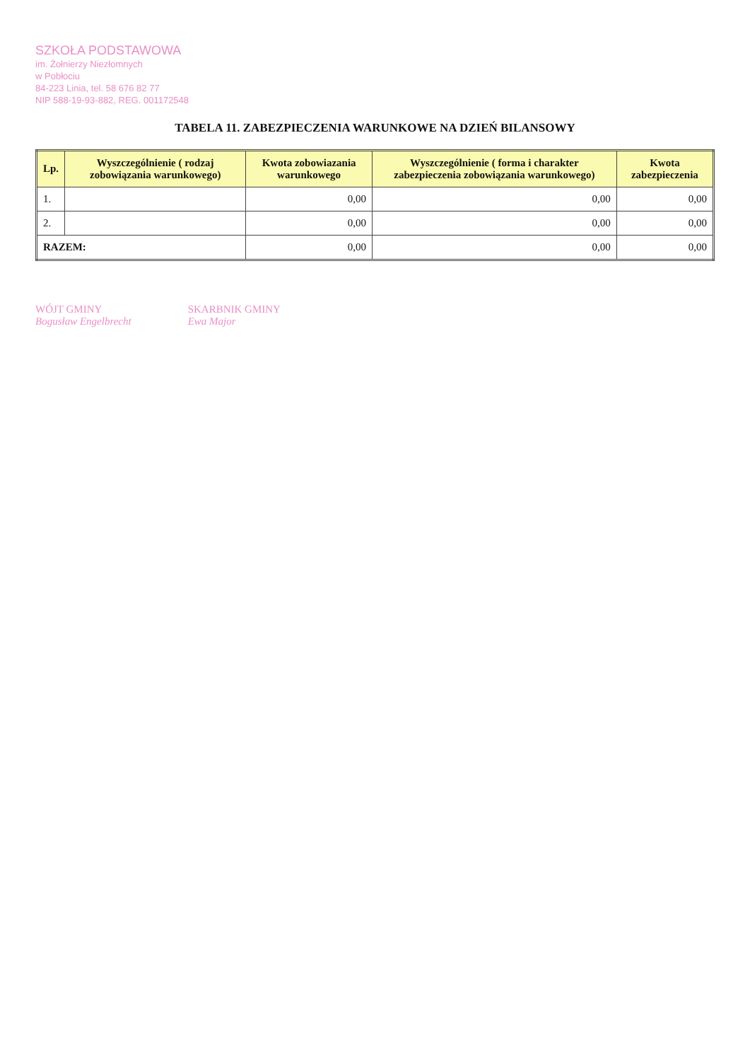SZKOŁA PODSTAWOWA
im. Żołnierzy Niezłomnych
w Pobłociu
84-223 Linia, tel. 58 676 82 77
NIP 588-19-93-882, REG. 001172548
TABELA 11. ZABEZPIECZENIA WARUNKOWE NA DZIEŃ BILANSOWY
| Lp. | Wyszczególnienie ( rodzaj zobowiązania warunkowego) | Kwota zobowiazania warunkowego | Wyszczególnienie ( forma i charakter zabezpieczenia zobowiązania warunkowego) | Kwota zabezpieczenia |
| --- | --- | --- | --- | --- |
| 1. | | 0,00 | 0,00 | 0,00 |
| 2. | | 0,00 | 0,00 | 0,00 |
| RAZEM: | | 0,00 | 0,00 | 0,00 |
WÓJT GMINY
Bogusław Engelbrecht
SKARBNIK GMINY
Ewa Major